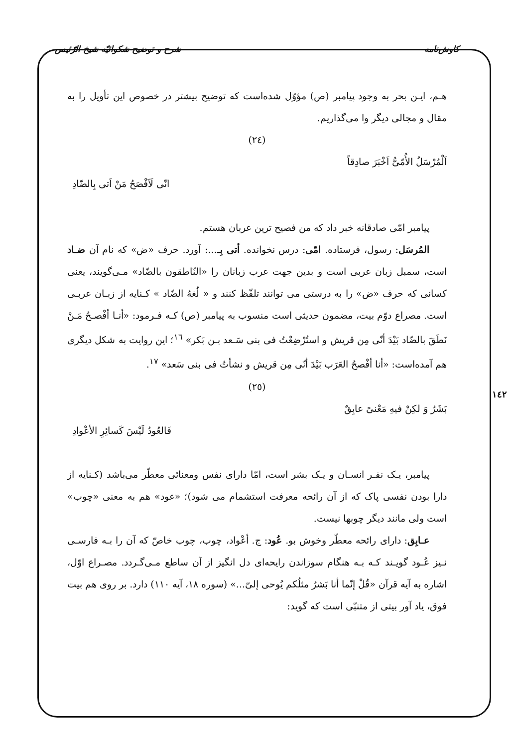کاوش‌نامه شرح و توضیح شکوائیّه شیخ الرّئیس
هـم، ایـن بحر به وجود پیامبر (ص) مؤوّل شده‌است که توضیح بیشتر در خصوص این تأویل را به مقال و مجالی دیگر وا می‌گذاریم.
(٢٤)
اَلْمُرْسَلُ الأُمّیُّ اَخْبَرَ صادِقاً
انّی لَاَفْصَحُ مَنْ اَتی بِالضّادِ
پیامبر امّی صادقانه خبر داد که من فصیح ترین عربان هستم.
المُرسَل: رسول، فرستاده. امّی: درس نخوانده. أتی بِـ...: آورد. حرف «ض» که نام آن ضـاد است، سمبل زبان عربی است و بدین جهت عرب زبانان را «النّاطقون بالضّاد» مـی‌گویند، یعنی کسانی که حرف «ض» را به درستی می توانند تلفّظ کنند و « لُغهُ الضّاد » کـنایه از زبـان عربـی است. مصراع دوّم بیت، مضمون حدیثی است منسوب به پیامبر (ص) کـه فـرمود: «أنـا أفْصـحُ مَـنْ نَطَقَ بالضّاد بَیْدَ أنّی مِن قریش و استُرْضِعْتُ فی بنی سَـعد بـن بَکر» <sup>١٦</sup>؛ این روایت به شکل دیگری هم آمده‌است: «أنا أفْصحُ العَرَب بَیْدَ أنّی مِن قریش و نشأتُ فی بنی سَعد» <sup>١٧</sup>.
(٢٥)
بَشَرٌ وَ لکِنْ فیهِ مَعْنیً عابِقٌ
فَالعُودُ لَیْسَ کَسائِرِ الأعْوادِ
پیامبر، یـک نفـر انسـان و یـک بشر است، امّا دارای نفس ومعنائی معطّر می‌باشد (کـنایه از دارا بودن نفسی پاک که از آن رائحه معرفت استشمام می شود)؛ «عود» هم به معنی «چوب» است ولی مانند دیگر چوبها نیست.
عـابِق: دارای رائحه معطّر وخوش بو. عُود: ج. أعْواد، چوب، چوب خاصّ که آن را بـه فارسـی نـیز عُـود گویـند کـه بـه هنگام سوزاندن رایحه‌ای دل انگیز از آن ساطع مـی‌گـردد. مصـراع اوّل، اشاره به آیه قرآن «قُلْ إنّما أنا بَشرٌ مثلُکم یُوحی إلیّ...» (سوره ١٨، آیه ١١٠) دارد. بر روی هم بیت فوق، یاد آور بیتی از متنبّی است که گوید:
١٤٢